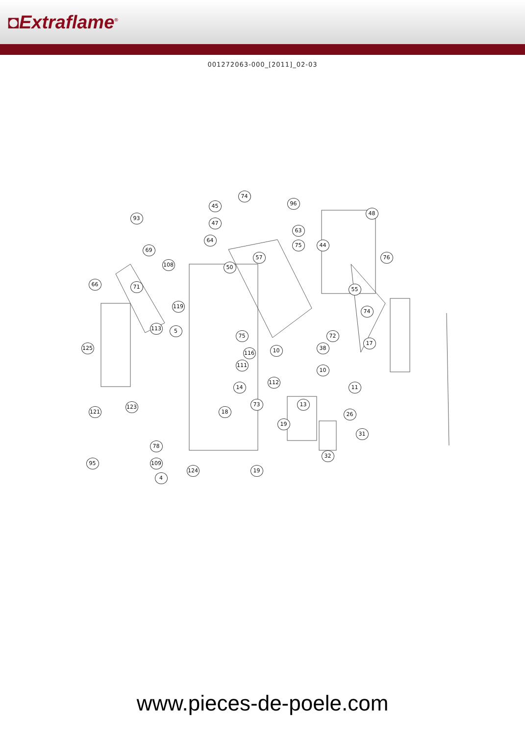◘Extraflame<sup>®</sup>
001272063-000_[2011]_02-03
74
96
45
48
93
47
63
75 44
64
69
57 76
108 50
66 71 55
119
74
113 5
75 72
17
125
116 10 38
10
111
112
14 11
13
73
123
121 18 26
19
31
78
32
95 109
124 19
4
www.pieces-de-poele.com